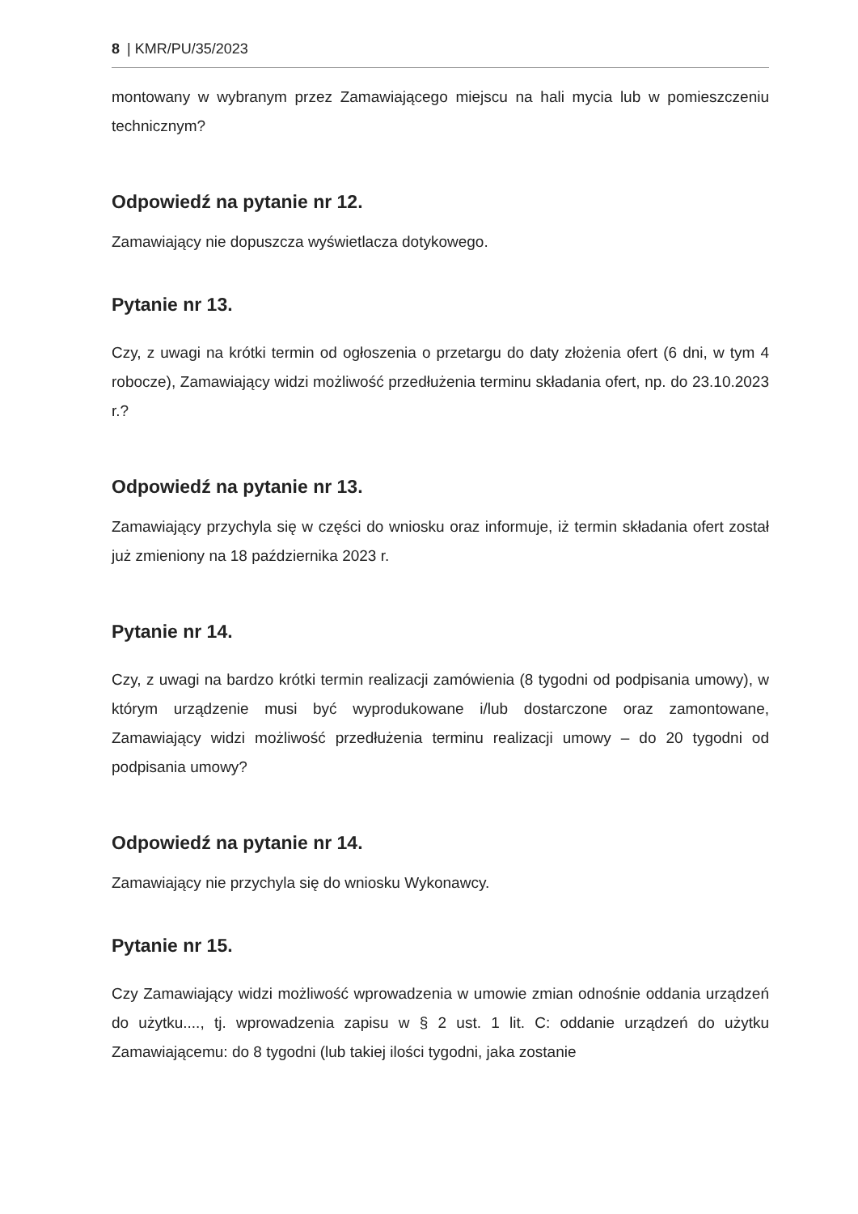8 | KMR/PU/35/2023
montowany w wybranym przez Zamawiającego miejscu na hali mycia lub w pomieszczeniu technicznym?
Odpowiedź na pytanie nr 12.
Zamawiający nie dopuszcza wyświetlacza dotykowego.
Pytanie nr 13.
Czy, z uwagi na krótki termin od ogłoszenia o przetargu do daty złożenia ofert (6 dni, w tym 4 robocze), Zamawiający widzi możliwość przedłużenia terminu składania ofert, np. do 23.10.2023 r.?
Odpowiedź na pytanie nr 13.
Zamawiający przychyla się w części do wniosku oraz informuje, iż termin składania ofert został już zmieniony na 18 października 2023 r.
Pytanie nr 14.
Czy, z uwagi na bardzo krótki termin realizacji zamówienia (8 tygodni od podpisania umowy), w którym urządzenie musi być wyprodukowane i/lub dostarczone oraz zamontowane, Zamawiający widzi możliwość przedłużenia terminu realizacji umowy – do 20 tygodni od podpisania umowy?
Odpowiedź na pytanie nr 14.
Zamawiający nie przychyla się do wniosku Wykonawcy.
Pytanie nr 15.
Czy Zamawiający widzi możliwość wprowadzenia w umowie zmian odnośnie oddania urządzeń do użytku...., tj. wprowadzenia zapisu w § 2 ust. 1 lit. C: oddanie urządzeń do użytku Zamawiającemu: do 8 tygodni (lub takiej ilości tygodni, jaka zostanie